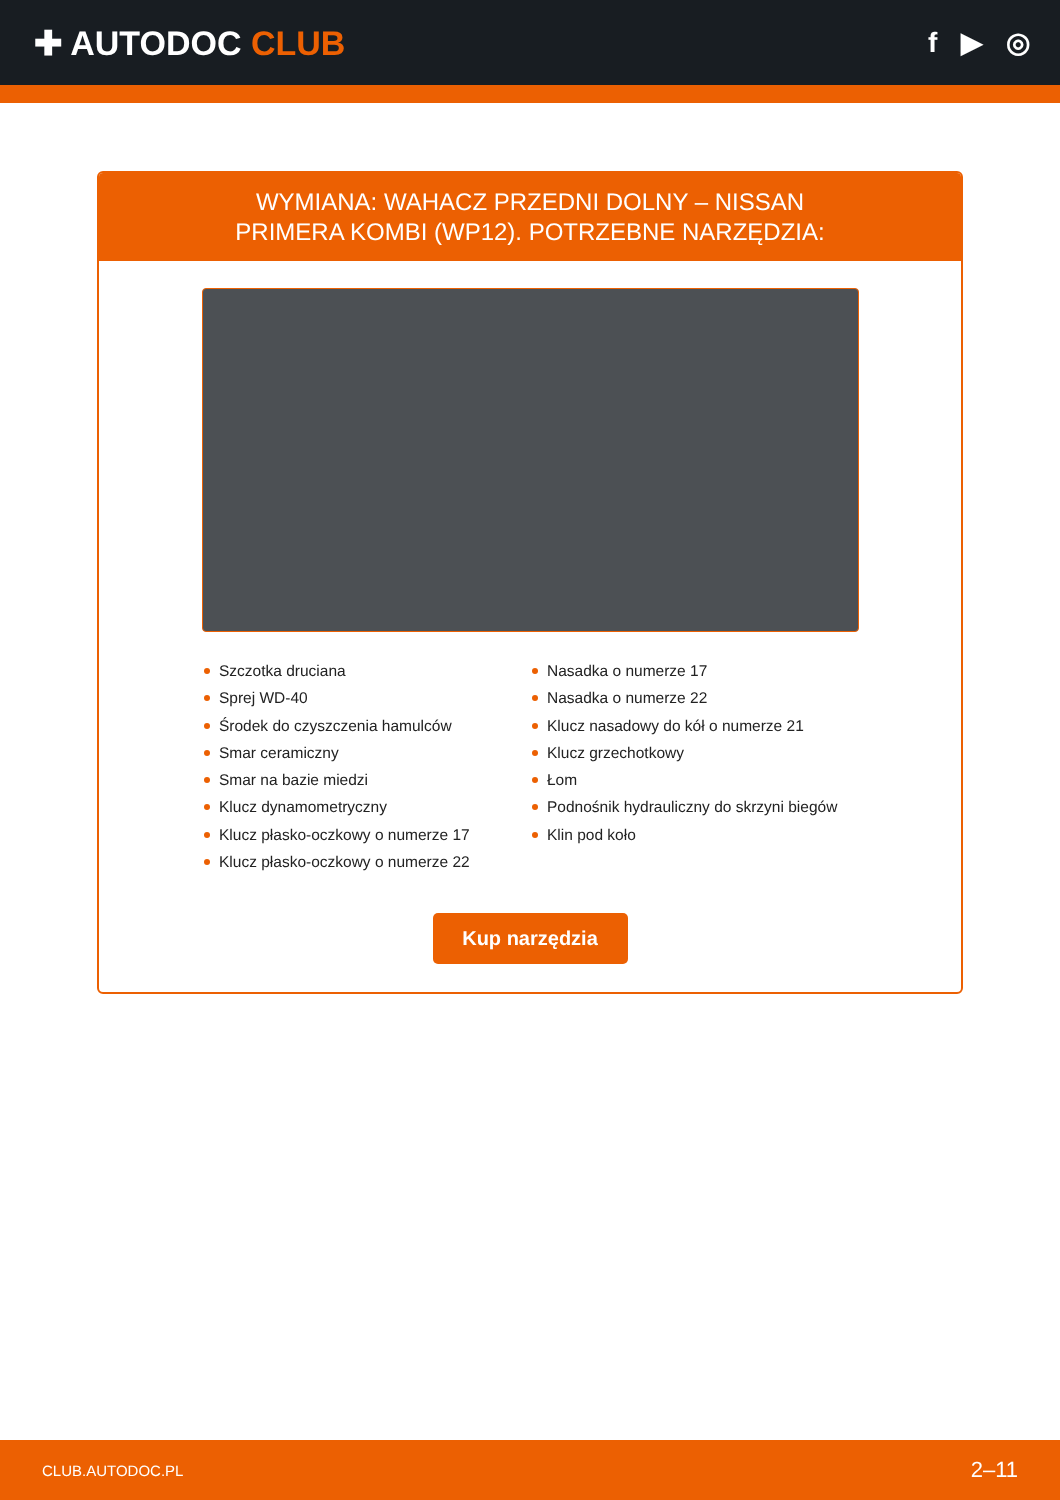✚ AUTODOC CLUB
f ▶ ◎
WYMIANA: WAHACZ PRZEDNI DOLNY – NISSAN
PRIMERA KOMBI (WP12). POTRZEBNE NARZĘDZIA:
Szczotka druciana
Sprej WD-40
Środek do czyszczenia hamulców
Smar ceramiczny
Smar na bazie miedzi
Klucz dynamometryczny
Klucz płasko-oczkowy o numerze 17
Klucz płasko-oczkowy o numerze 22
Nasadka o numerze 17
Nasadka o numerze 22
Klucz nasadowy do kół o numerze 21
Klucz grzechotkowy
Łom
Podnośnik hydrauliczny do skrzyni biegów
Klin pod koło
Kup narzędzia
CLUB.AUTODOC.PL 2–11